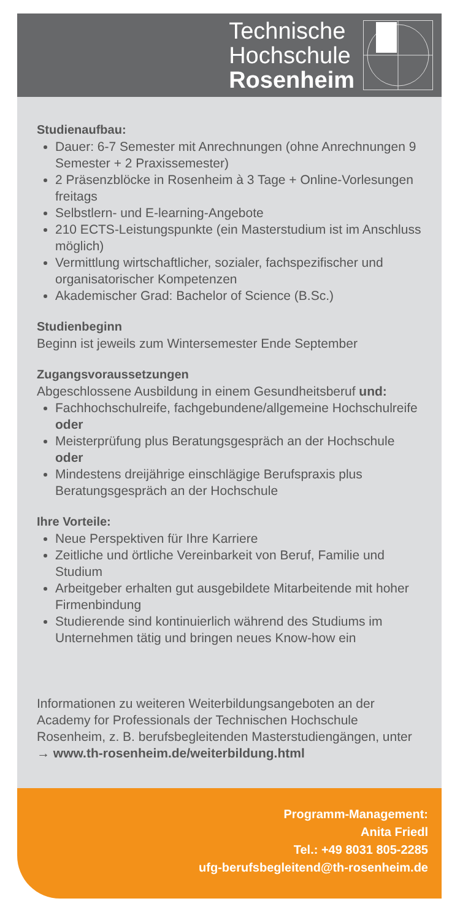Technische
Hochschule
Rosenheim
Studienaufbau:
Dauer: 6-7 Semester mit Anrechnungen (ohne Anrechnungen 9 Semester + 2 Praxissemester)
2 Präsenzblöcke in Rosenheim à 3 Tage + Online-Vorlesungen freitags
Selbstlern- und E-learning-Angebote
210 ECTS-Leistungspunkte (ein Masterstudium ist im Anschluss möglich)
Vermittlung wirtschaftlicher, sozialer, fachspezifischer und organisatorischer Kompetenzen
Akademischer Grad: Bachelor of Science (B.Sc.)
Studienbeginn
Beginn ist jeweils zum Wintersemester Ende September
Zugangsvoraussetzungen
Abgeschlossene Ausbildung in einem Gesundheitsberuf und:
Fachhochschulreife, fachgebundene/allgemeine Hochschulreife oder
Meisterprüfung plus Beratungsgespräch an der Hochschule oder
Mindestens dreijährige einschlägige Berufspraxis plus Beratungsgespräch an der Hochschule
Ihre Vorteile:
Neue Perspektiven für Ihre Karriere
Zeitliche und örtliche Vereinbarkeit von Beruf, Familie und Studium
Arbeitgeber erhalten gut ausgebildete Mitarbeitende mit hoher Firmenbindung
Studierende sind kontinuierlich während des Studiums im Unternehmen tätig und bringen neues Know-how ein
Informationen zu weiteren Weiterbildungsangeboten an der Academy for Professionals der Technischen Hochschule Rosenheim, z. B. berufsbegleitenden Masterstudiengängen, unter
→ www.th-rosenheim.de/weiterbildung.html
Programm-Management:
Anita Friedl
Tel.: +49 8031 805-2285
ufg-berufsbegleitend@th-rosenheim.de